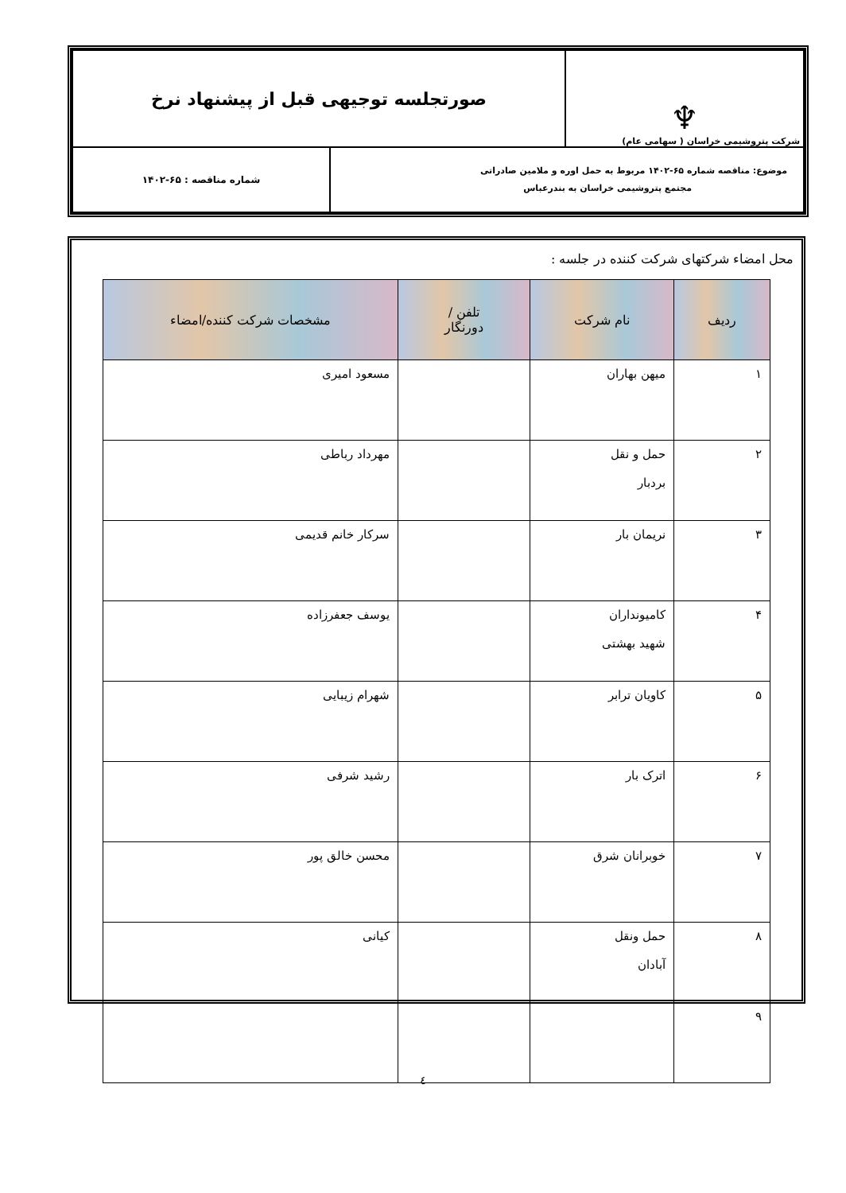| ♆ شرکت پتروشیمی خراسان ( سهامی عام) | صورتجلسه توجیهی قبل از پیشنهاد نرخ | |
| موضوع: مناقصه شماره ۶۵-۱۴۰۲ مربوط به حمل اوره و ملامین صادراتی مجتمع پتروشیمی خراسان به بندرعباس | | شماره مناقصه : ۶۵-۱۴۰۲ |
محل امضاء شرکتهای شرکت کننده در جلسه :
| ردیف | نام شرکت | تلفن / دورنگار | مشخصات شرکت کننده/امضاء |
| --- | --- | --- | --- |
| ۱ | میهن بهاران | | مسعود امیری |
| ۲ | حمل و نقل بردبار | | مهرداد رباطی |
| ۳ | نریمان بار | | سرکار خانم قدیمی |
| ۴ | کامیونداران شهید بهشتی | | یوسف جعفرزاده |
| ۵ | کاویان ترابر | | شهرام زیبایی |
| ۶ | اترک بار | | رشید شرفی |
| ۷ | خوبرانان شرق | | محسن خالق پور |
| ۸ | حمل ونقل آبادان | | کیانی |
| ۹ | | | |
٤